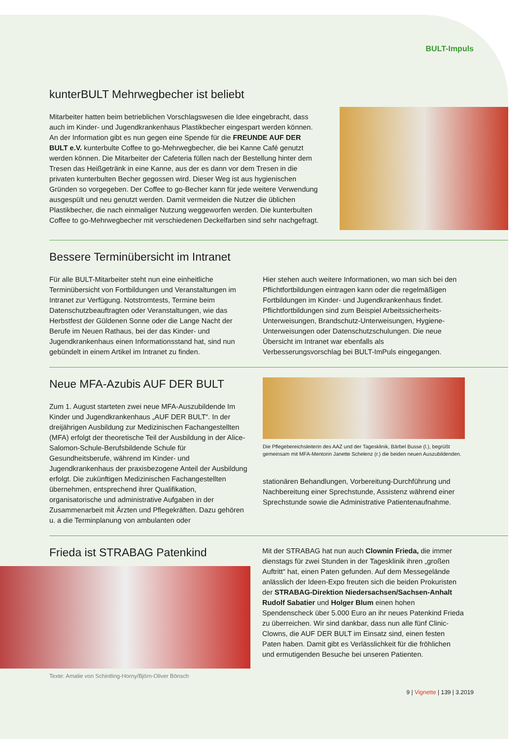BULT-Impuls
kunterBULT Mehrwegbecher ist beliebt
Mitarbeiter hatten beim betrieblichen Vorschlagswesen die Idee eingebracht, dass auch im Kinder- und Jugendkrankenhaus Plastikbecher eingespart werden können. An der Information gibt es nun gegen eine Spende für die FREUNDE AUF DER BULT e.V. kunterbulte Coffee to go-Mehrwegbecher, die bei Kanne Café genutzt werden können. Die Mitarbeiter der Cafeteria füllen nach der Bestellung hinter dem Tresen das Heißgetränk in eine Kanne, aus der es dann vor dem Tresen in die privaten kunterbulten Becher ge­gossen wird. Dieser Weg ist aus hygienischen Gründen so vorgegeben. Der Coffee to go-Becher kann für jede weitere Verwendung ausgespült und neu genutzt werden. Damit vermeiden die Nutzer die üblichen Plastikbecher, die nach einmaliger Nutzung weggeworfen werden. Die kunterbulten Coffee to go-Mehrwegbecher mit verschiedenen Deckelfarben sind sehr nachgefragt.
Bessere Terminübersicht im Intranet
Für alle BULT-Mitarbeiter steht nun eine einheitliche Terminübersicht von Fortbildungen und Veranstaltungen im Intranet zur Verfügung. Notstromtests, Termine beim Datenschutzbeauftragten oder Veranstaltungen, wie das Herbstfest der Güldenen Sonne oder die Lange Nacht der Berufe im Neuen Rathaus, bei der das Kinder- und Jugendkrankenhaus einen Informationsstand hat, sind nun gebündelt in einem Artikel im Intranet zu finden.
Hier stehen auch weitere Informationen, wo man sich bei den Pflichtfortbildungen eintragen kann oder die regelmäßigen Fortbildungen im Kinder- und Jugend­krankenhaus findet. Pflichtfortbildungen sind zum Beispiel Arbeitssicherheits-Unterweisungen, Brandschutz-Unterweisungen, Hygiene-Unterweisungen oder Datenschutzschulungen. Die neue Übersicht im Intranet war ebenfalls als Verbesserungsvorschlag bei BULT-ImPuls eingegangen.
Neue MFA-Azubis AUF DER BULT
Zum 1. August starteten zwei neue MFA-Auszubildende Im Kinder und Jugendkrankenhaus „AUF DER BULT“. In der dreijährigen Ausbildung zur Medizinischen Fach­angestellten (MFA) erfolgt der theoretische Teil der Aus­bildung in der Alice-Salomon-Schule-Berufsbildende Schule für Gesundheitsberufe, während im Kinder- und Jugendkrankenhaus der praxisbezogene Anteil der Aus­bildung erfolgt. Die zukünftigen Medizinischen Fachan­gestellten übernehmen, entsprechend ihrer Qualifikation, organisatorische und administrative Aufgaben in der Zusammenarbeit mit Ärzten und Pflegekräften. Dazu gehören u. a die Terminplanung von ambulanten oder
Die Pflegebereichsleiterin des AAZ und der Tagesklinik, Bärbel Busse (l.), begrüßt gemeinsam mit MFA-Mentorin Janette Schelenz (r.) die beiden neuen Auszubildenden.
stationären Behandlungen, Vorbereitung-Durchführung und Nachbereitung einer Sprechstunde, Assistenz während einer Sprechstunde sowie die Administrative Patientenaufnahme.
Frieda ist STRABAG Patenkind
Texte: Amalie von Schintling-Horny/Björn-Oliver Bönsch
Mit der STRABAG hat nun auch Clownin Frieda, die immer dienstags für zwei Stunden in der Tagesklinik ihren „großen Auftritt“ hat, einen Paten gefunden. Auf dem Messegelände anlässlich der Ideen-Expo freuten sich die beiden Prokuristen der STRABAG-Direktion Niedersachsen/Sachsen-Anhalt Rudolf Sabatier und Holger Blum einen hohen Spendenscheck über 5.000 Euro an ihr neues Patenkind Frieda zu überreichen. Wir sind dankbar, dass nun alle fünf Clinic-Clowns, die AUF DER BULT im Einsatz sind, einen festen Paten haben. Damit gibt es Verlässlichkeit für die fröhlichen und ermutigenden Besuche bei unseren Patienten.
9 | Vignette | 139 | 3.2019